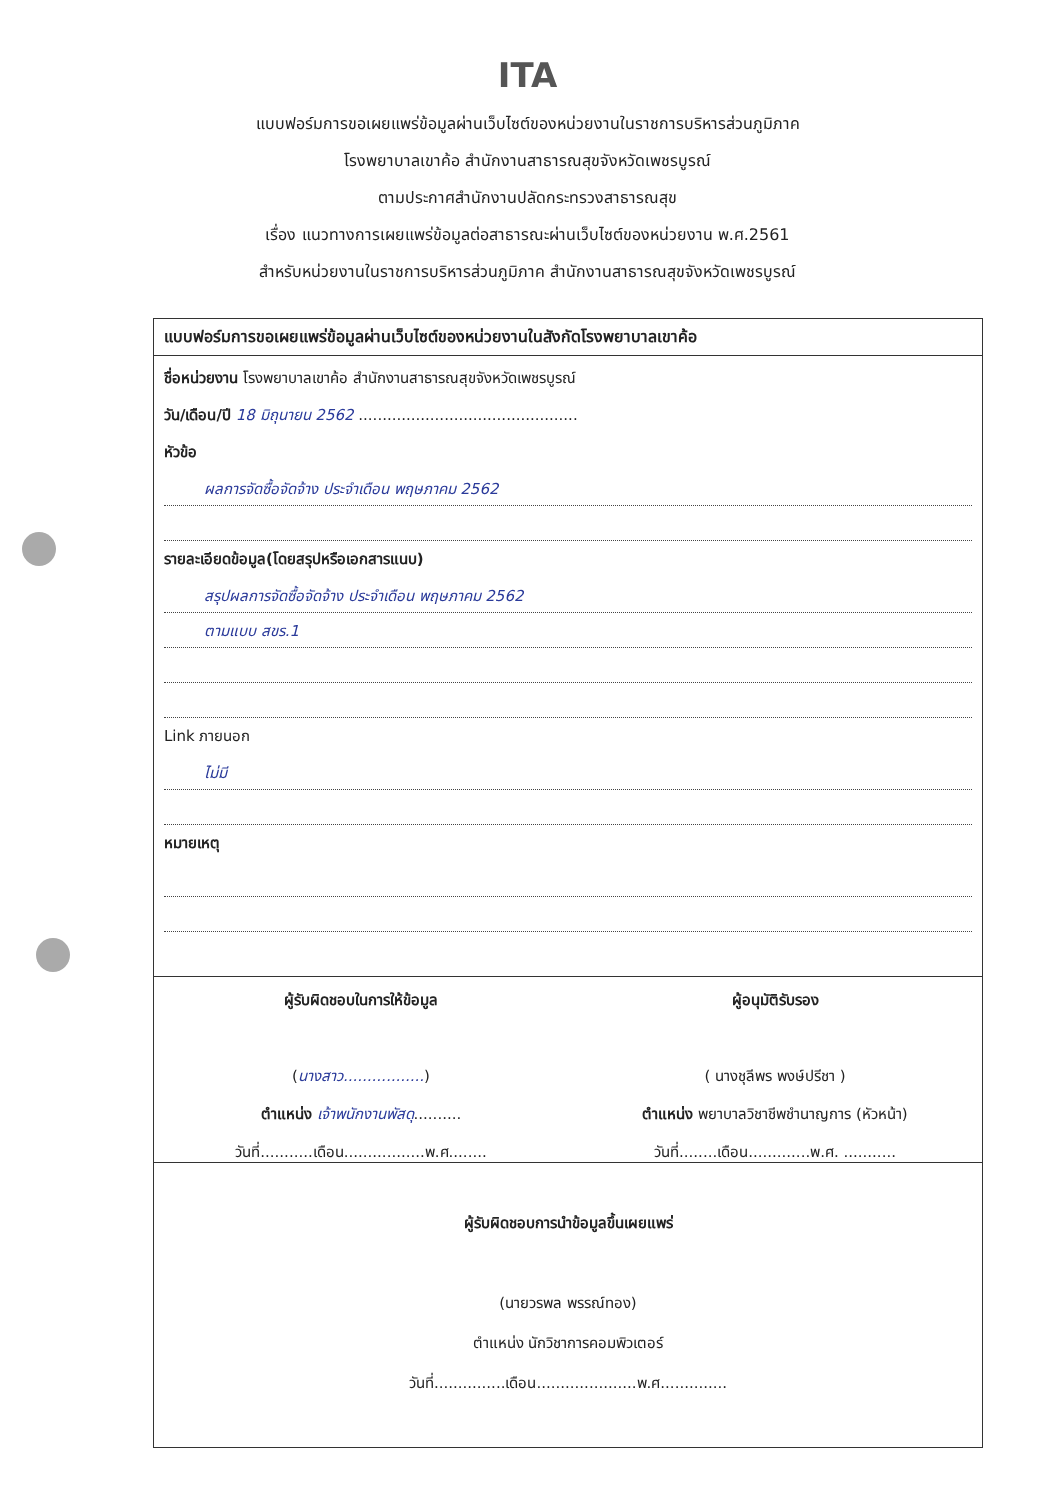ITA
แบบฟอร์มการขอเผยแพร่ข้อมูลผ่านเว็บไซต์ของหน่วยงานในราชการบริหารส่วนภูมิภาค
โรงพยาบาลเขาค้อ สำนักงานสาธารณสุขจังหวัดเพชรบูรณ์
ตามประกาศสำนักงานปลัดกระทรวงสาธารณสุข
เรื่อง แนวทางการเผยแพร่ข้อมูลต่อสาธารณะผ่านเว็บไซต์ของหน่วยงาน พ.ศ.2561
สำหรับหน่วยงานในราชการบริหารส่วนภูมิภาค สำนักงานสาธารณสุขจังหวัดเพชรบูรณ์
แบบฟอร์มการขอเผยแพร่ข้อมูลผ่านเว็บไซต์ของหน่วยงานในสังกัดโรงพยาบาลเขาค้อ
ชื่อหน่วยงาน โรงพยาบาลเขาค้อ สำนักงานสาธารณสุขจังหวัดเพชรบูรณ์
วัน/เดือน/ปี 18 มิถุนายน 2562 ..............................................
หัวข้อ
ผลการจัดซื้อจัดจ้าง ประจำเดือน พฤษภาคม 2562
รายละเอียดข้อมูล(โดยสรุปหรือเอกสารแนบ)
สรุปผลการจัดซื้อจัดจ้าง ประจำเดือน พฤษภาคม 2562
ตามแบบ สขร.1
Link ภายนอก
ไม่มี
หมายเหตุ
ผู้รับผิดชอบในการให้ข้อมูล
(นางสาว.................)
ตำแหน่ง เจ้าพนักงานพัสดุ..........
วันที่...........เดือน.................พ.ศ........
ผู้อนุมัติรับรอง
( นางชุลีพร พงษ์ปรีชา )
ตำแหน่ง พยาบาลวิชาชีพชำนาญการ (หัวหน้า)
วันที่........เดือน.............พ.ศ. ...........
ผู้รับผิดชอบการนำข้อมูลขึ้นเผยแพร่
(นายวรพล พรรณ์ทอง)
ตำแหน่ง นักวิชาการคอมพิวเตอร์
วันที่...............เดือน.....................พ.ศ..............